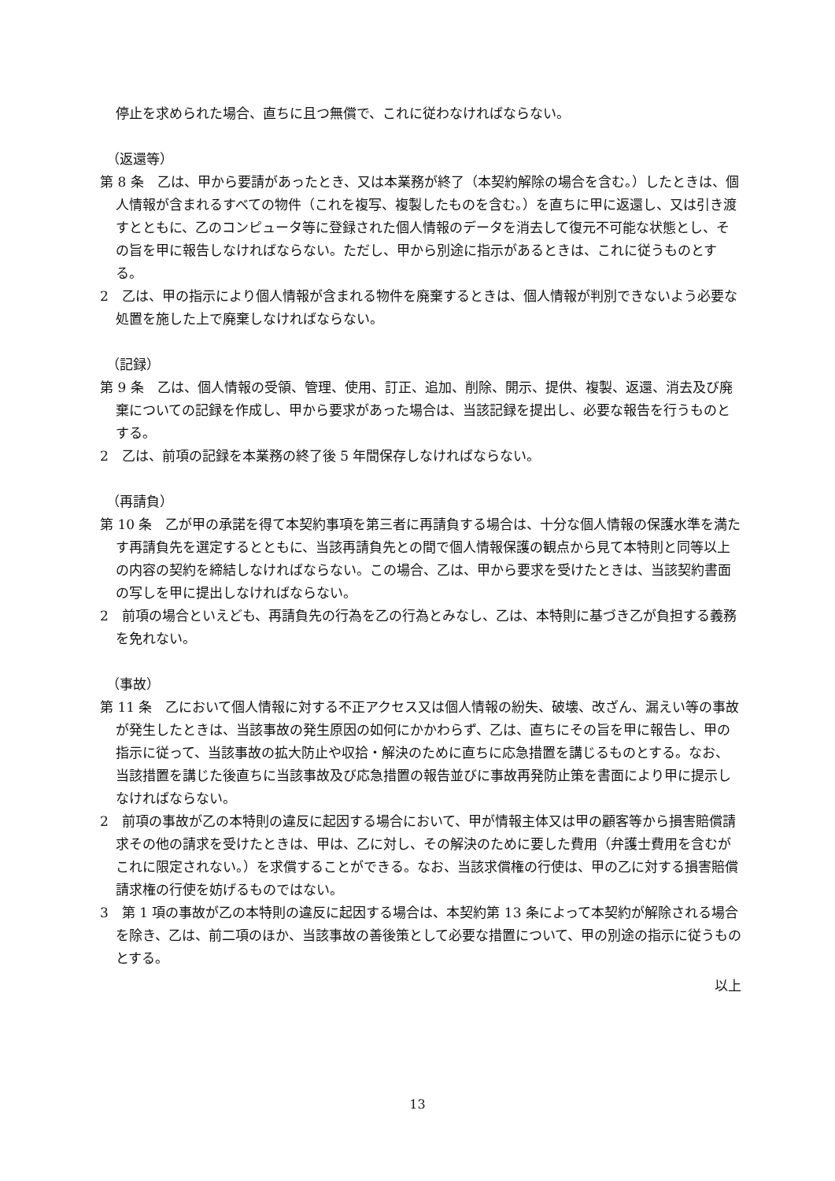停止を求められた場合、直ちに且つ無償で、これに従わなければならない。
（返還等）
第 8 条　乙は、甲から要請があったとき、又は本業務が終了（本契約解除の場合を含む。）したときは、個人情報が含まれるすべての物件（これを複写、複製したものを含む。）を直ちに甲に返還し、又は引き渡すとともに、乙のコンピュータ等に登録された個人情報のデータを消去して復元不可能な状態とし、その旨を甲に報告しなければならない。ただし、甲から別途に指示があるときは、これに従うものとする。
2　乙は、甲の指示により個人情報が含まれる物件を廃棄するときは、個人情報が判別できないよう必要な処置を施した上で廃棄しなければならない。
（記録）
第 9 条　乙は、個人情報の受領、管理、使用、訂正、追加、削除、開示、提供、複製、返還、消去及び廃棄についての記録を作成し、甲から要求があった場合は、当該記録を提出し、必要な報告を行うものとする。
2　乙は、前項の記録を本業務の終了後 5 年間保存しなければならない。
（再請負）
第 10 条　乙が甲の承諾を得て本契約事項を第三者に再請負する場合は、十分な個人情報の保護水準を満たす再請負先を選定するとともに、当該再請負先との間で個人情報保護の観点から見て本特則と同等以上の内容の契約を締結しなければならない。この場合、乙は、甲から要求を受けたときは、当該契約書面の写しを甲に提出しなければならない。
2　前項の場合といえども、再請負先の行為を乙の行為とみなし、乙は、本特則に基づき乙が負担する義務を免れない。
（事故）
第 11 条　乙において個人情報に対する不正アクセス又は個人情報の紛失、破壊、改ざん、漏えい等の事故が発生したときは、当該事故の発生原因の如何にかかわらず、乙は、直ちにその旨を甲に報告し、甲の指示に従って、当該事故の拡大防止や収拾・解決のために直ちに応急措置を講じるものとする。なお、当該措置を講じた後直ちに当該事故及び応急措置の報告並びに事故再発防止策を書面により甲に提示しなければならない。
2　前項の事故が乙の本特則の違反に起因する場合において、甲が情報主体又は甲の顧客等から損害賠償請求その他の請求を受けたときは、甲は、乙に対し、その解決のために要した費用（弁護士費用を含むがこれに限定されない。）を求償することができる。なお、当該求償権の行使は、甲の乙に対する損害賠償請求権の行使を妨げるものではない。
3　第 1 項の事故が乙の本特則の違反に起因する場合は、本契約第 13 条によって本契約が解除される場合を除き、乙は、前二項のほか、当該事故の善後策として必要な措置について、甲の別途の指示に従うものとする。
以上
13